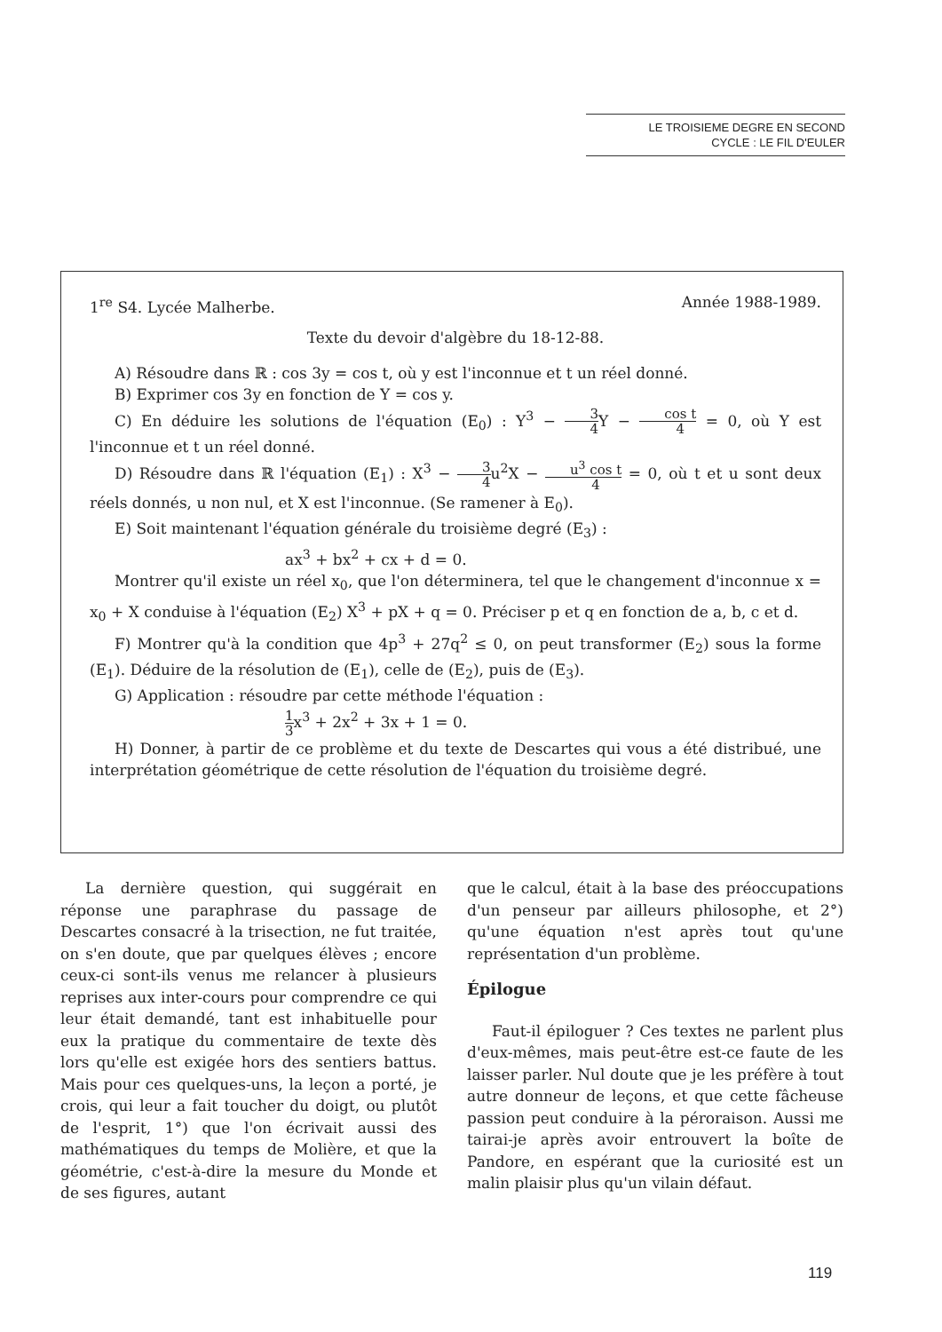LE TROISIEME DEGRE EN SECOND
CYCLE : LE FIL D'EULER
1<sup>re</sup> S4. Lycée Malherbe. Année 1988-1989.
Texte du devoir d'algèbre du 18-12-88.
A) Résoudre dans ℝ : cos 3y = cos t, où y est l'inconnue et t un réel donné.
B) Exprimer cos 3y en fonction de Y = cos y.
C) En déduire les solutions de l'équation (E<sub>0</sub>) : Y<sup>3</sup> − 3 4 Y − cos t 4 = 0, où Y est l'inconnue et t un réel donné.
D) Résoudre dans ℝ l'équation (E<sub>1</sub>) : X<sup>3</sup> − 3 4u<sup>2</sup>X − u<sup>3</sup> cos t 4 = 0, où t et u sont deux réels donnés, u non nul, et X est l'inconnue. (Se ramener à E<sub>0</sub>).
E) Soit maintenant l'équation générale du troisième degré (E<sub>3</sub>) :
ax<sup>3</sup> + bx<sup>2</sup> + cx + d = 0.
Montrer qu'il existe un réel x<sub>0</sub>, que l'on déterminera, tel que le changement d'inconnue x = x<sub>0</sub> + X conduise à l'équation (E<sub>2</sub>) X<sup>3</sup> + pX + q = 0. Préciser p et q en fonction de a, b, c et d.
F) Montrer qu'à la condition que 4p<sup>3</sup> + 27q<sup>2</sup> ≤ 0, on peut transformer (E<sub>2</sub>) sous la forme (E<sub>1</sub>). Déduire de la résolution de (E<sub>1</sub>), celle de (E<sub>2</sub>), puis de (E<sub>3</sub>).
G) Application : résoudre par cette méthode l'équation :
1 3x<sup>3</sup> + 2x<sup>2</sup> + 3x + 1 = 0.
H) Donner, à partir de ce problème et du texte de Descartes qui vous a été distribué, une interprétation géométrique de cette résolution de l'équation du troisième degré.
La dernière question, qui suggérait en réponse une paraphrase du passage de Descartes consacré à la trisection, ne fut traitée, on s'en doute, que par quelques élèves ; encore ceux-ci sont-ils venus me relancer à plusieurs reprises aux inter-cours pour comprendre ce qui leur était demandé, tant est inhabituelle pour eux la pratique du commentaire de texte dès lors qu'elle est exigée hors des sentiers battus. Mais pour ces quelques-uns, la leçon a porté, je crois, qui leur a fait toucher du doigt, ou plutôt de l'esprit, 1°) que l'on écrivait aussi des mathématiques du temps de Molière, et que la géométrie, c'est-à-dire la mesure du Monde et de ses figures, autant
que le calcul, était à la base des préoccupations d'un penseur par ailleurs philosophe, et 2°) qu'une équation n'est après tout qu'une représentation d'un problème.
Épilogue
Faut-il épiloguer ? Ces textes ne parlent plus d'eux-mêmes, mais peut-être est-ce faute de les laisser parler. Nul doute que je les préfère à tout autre donneur de leçons, et que cette fâcheuse passion peut conduire à la péroraison. Aussi me tairai-je après avoir entrouvert la boîte de Pandore, en espérant que la curiosité est un malin plaisir plus qu'un vilain défaut.
119